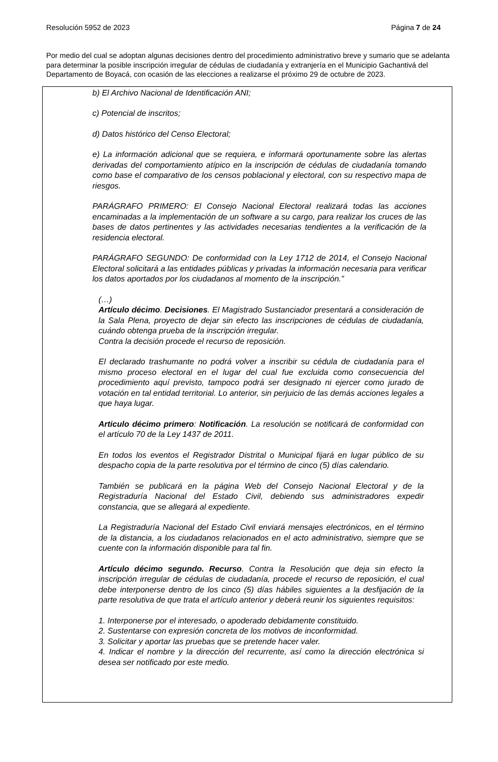Resolución 5952 de 2023 Página 7 de 24
Por medio del cual se adoptan algunas decisiones dentro del procedimiento administrativo breve y sumario que se adelanta para determinar la posible inscripción irregular de cédulas de ciudadanía y extranjería en el Municipio Gachantivá del Departamento de Boyacá, con ocasión de las elecciones a realizarse el próximo 29 de octubre de 2023.
b) El Archivo Nacional de Identificación ANI;
c) Potencial de inscritos;
d) Datos histórico del Censo Electoral;
e) La información adicional que se requiera, e informará oportunamente sobre las alertas derivadas del comportamiento atípico en la inscripción de cédulas de ciudadanía tomando como base el comparativo de los censos poblacional y electoral, con su respectivo mapa de riesgos.
PARÁGRAFO PRIMERO: El Consejo Nacional Electoral realizará todas las acciones encaminadas a la implementación de un software a su cargo, para realizar los cruces de las bases de datos pertinentes y las actividades necesarias tendientes a la verificación de la residencia electoral.
PARÁGRAFO SEGUNDO: De conformidad con la Ley 1712 de 2014, el Consejo Nacional Electoral solicitará a las entidades públicas y privadas la información necesaria para verificar los datos aportados por los ciudadanos al momento de la inscripción.”
(…)
Artículo décimo. Decisiones. El Magistrado Sustanciador presentará a consideración de la Sala Plena, proyecto de dejar sin efecto las inscripciones de cédulas de ciudadanía, cuándo obtenga prueba de la inscripción irregular.
Contra la decisión procede el recurso de reposición.
El declarado trashumante no podrá volver a inscribir su cédula de ciudadanía para el mismo proceso electoral en el lugar del cual fue excluida como consecuencia del procedimiento aquí previsto, tampoco podrá ser designado ni ejercer como jurado de votación en tal entidad territorial. Lo anterior, sin perjuicio de las demás acciones legales a que haya lugar.
Articulo décimo primero: Notificación. La resolución se notificará de conformidad con el artículo 70 de la Ley 1437 de 2011.
En todos los eventos el Registrador Distrital o Municipal fijará en lugar público de su despacho copia de la parte resolutiva por el término de cinco (5) días calendario.
También se publicará en la página Web del Consejo Nacional Electoral y de la Registraduría Nacional del Estado Civil, debiendo sus administradores expedir constancia, que se allegará al expediente.
La Registraduría Nacional del Estado Civil enviará mensajes electrónicos, en el término de la distancia, a los ciudadanos relacionados en el acto administrativo, siempre que se cuente con la información disponible para tal fin.
Artículo décimo segundo. Recurso. Contra la Resolución que deja sin efecto la inscripción irregular de cédulas de ciudadanía, procede el recurso de reposición, el cual debe interponerse dentro de los cinco (5) días hábiles siguientes a la desfijación de la parte resolutiva de que trata el artículo anterior y deberá reunir los siguientes requisitos:
1. Interponerse por el interesado, o apoderado debidamente constituido.
2. Sustentarse con expresión concreta de los motivos de inconformidad.
3. Solicitar y aportar las pruebas que se pretende hacer valer.
4. Indicar el nombre y la dirección del recurrente, así como la dirección electrónica si desea ser notificado por este medio.